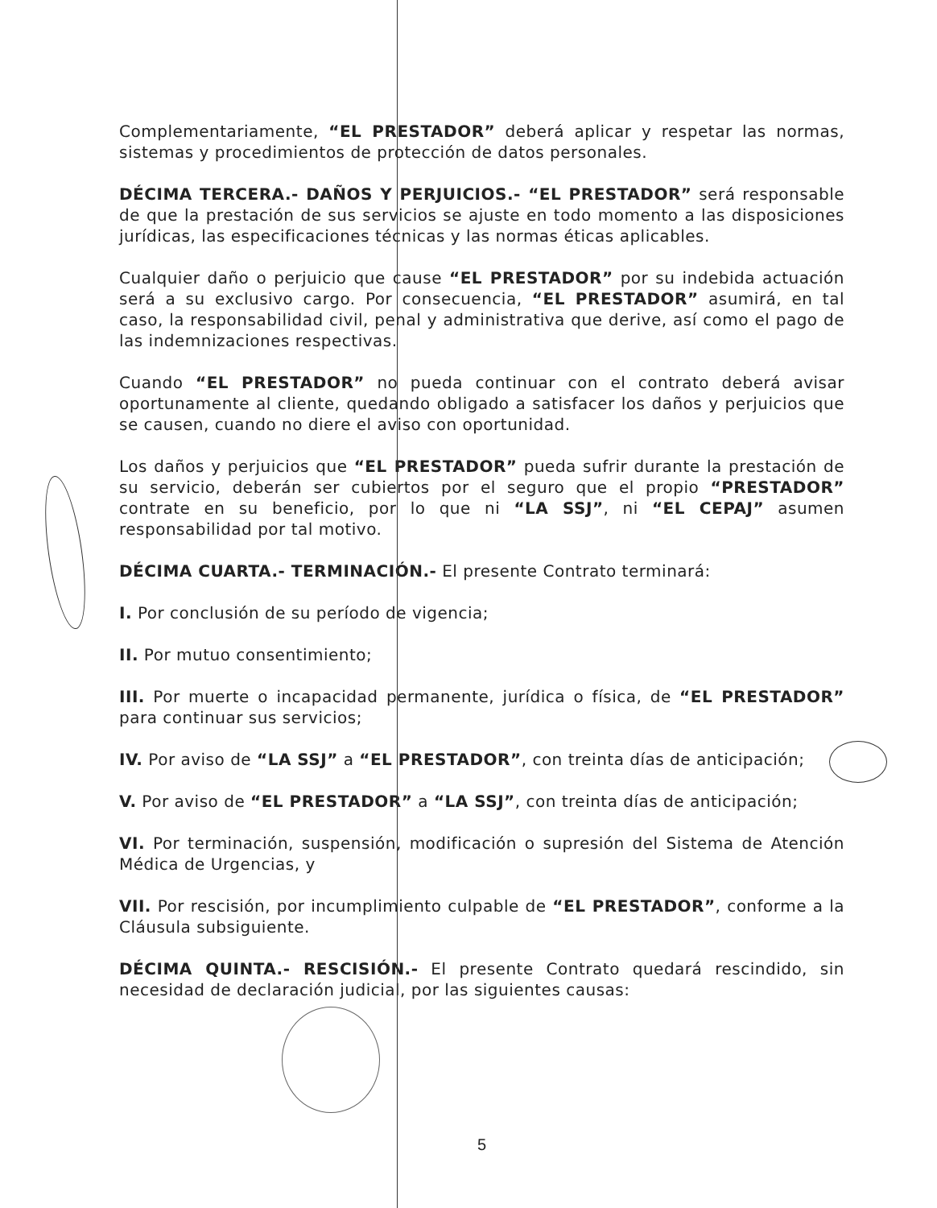Complementariamente, “EL PRESTADOR” deberá aplicar y respetar las normas, sistemas y procedimientos de protección de datos personales.
DÉCIMA TERCERA.- DAÑOS Y PERJUICIOS.- “EL PRESTADOR” será responsable de que la prestación de sus servicios se ajuste en todo momento a las disposiciones jurídicas, las especificaciones técnicas y las normas éticas aplicables.
Cualquier daño o perjuicio que cause “EL PRESTADOR” por su indebida actuación será a su exclusivo cargo. Por consecuencia, “EL PRESTADOR” asumirá, en tal caso, la responsabilidad civil, penal y administrativa que derive, así como el pago de las indemnizaciones respectivas.
Cuando “EL PRESTADOR” no pueda continuar con el contrato deberá avisar oportunamente al cliente, quedando obligado a satisfacer los daños y perjuicios que se causen, cuando no diere el aviso con oportunidad.
Los daños y perjuicios que “EL PRESTADOR” pueda sufrir durante la prestación de su servicio, deberán ser cubiertos por el seguro que el propio “PRESTADOR” contrate en su beneficio, por lo que ni “LA SSJ”, ni “EL CEPAJ” asumen responsabilidad por tal motivo.
DÉCIMA CUARTA.- TERMINACIÓN.- El presente Contrato terminará:
I. Por conclusión de su período de vigencia;
II. Por mutuo consentimiento;
III. Por muerte o incapacidad permanente, jurídica o física, de “EL PRESTADOR” para continuar sus servicios;
IV. Por aviso de “LA SSJ” a “EL PRESTADOR”, con treinta días de anticipación;
V. Por aviso de “EL PRESTADOR” a “LA SSJ”, con treinta días de anticipación;
VI. Por terminación, suspensión, modificación o supresión del Sistema de Atención Médica de Urgencias, y
VII. Por rescisión, por incumplimiento culpable de “EL PRESTADOR”, conforme a la Cláusula subsiguiente.
DÉCIMA QUINTA.- RESCISIÓN.- El presente Contrato quedará rescindido, sin necesidad de declaración judicial, por las siguientes causas:
5